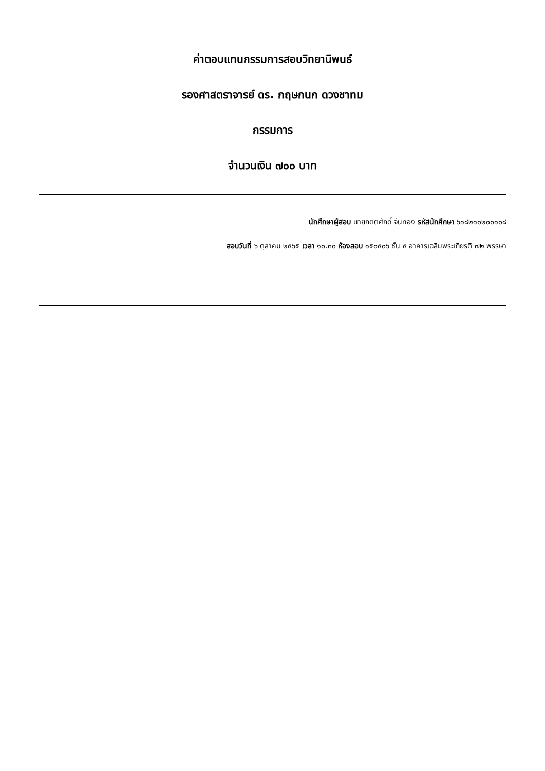ค่าตอบแทนกรรมการสอบวิทยานิพนธ์
รองศาสตราจารย์ ดร. กฤษกนก ดวงชาทม
กรรมการ
จำนวนเงิน ๗๐๐ บาท
นักศึกษาผู้สอบ นายกิตติศักดิ์ จันทอง รหัสนักศึกษา ๖๑๘๒๑๐๒๐๐๑๐๘
สอบวันที่ ๖ ตุลาคม ๒๕๖๕ เวลา ๑๐.๓๐ ห้องสอบ ๑๕๐๕๐๖ ชั้น ๕ อาคารเฉลิมพระเกียรติ ๗๒ พรรษา